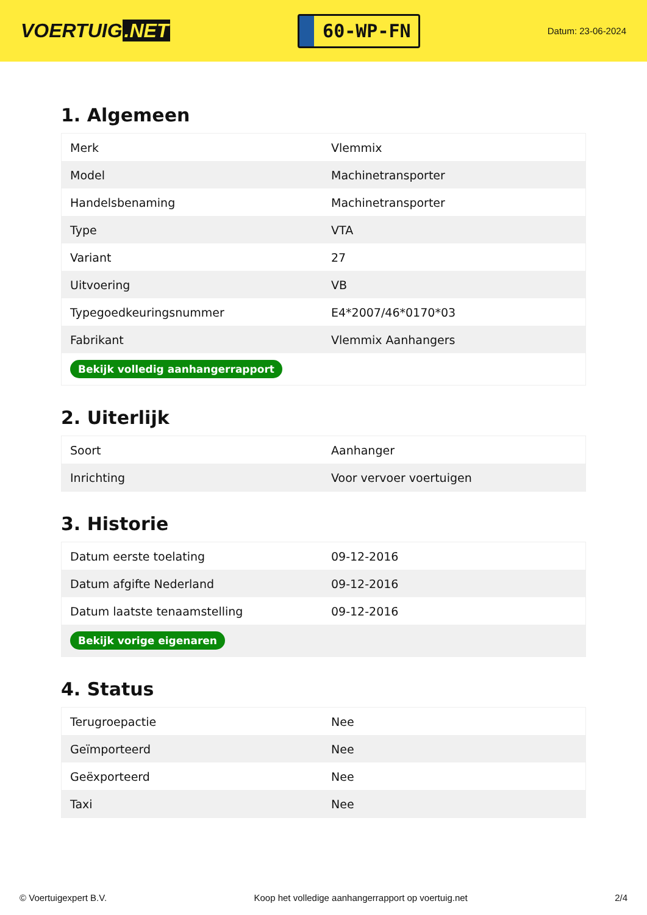VOERTUIG.NET
60-WP-FN
Datum: 23-06-2024
1. Algemeen
| Merk | Vlemmix |
| Model | Machinetransporter |
| Handelsbenaming | Machinetransporter |
| Type | VTA |
| Variant | 27 |
| Uitvoering | VB |
| Typegoedkeuringsnummer | E4*2007/46*0170*03 |
| Fabrikant | Vlemmix Aanhangers |
| Bekijk volledig aanhangerrapport | |
2. Uiterlijk
| Soort | Aanhanger |
| Inrichting | Voor vervoer voertuigen |
3. Historie
| Datum eerste toelating | 09-12-2016 |
| Datum afgifte Nederland | 09-12-2016 |
| Datum laatste tenaamstelling | 09-12-2016 |
| Bekijk vorige eigenaren | |
4. Status
| Terugroepactie | Nee |
| Geïmporteerd | Nee |
| Geëxporteerd | Nee |
| Taxi | Nee |
© Voertuigexpert B.V. Koop het volledige aanhangerrapport op voertuig.net 2/4